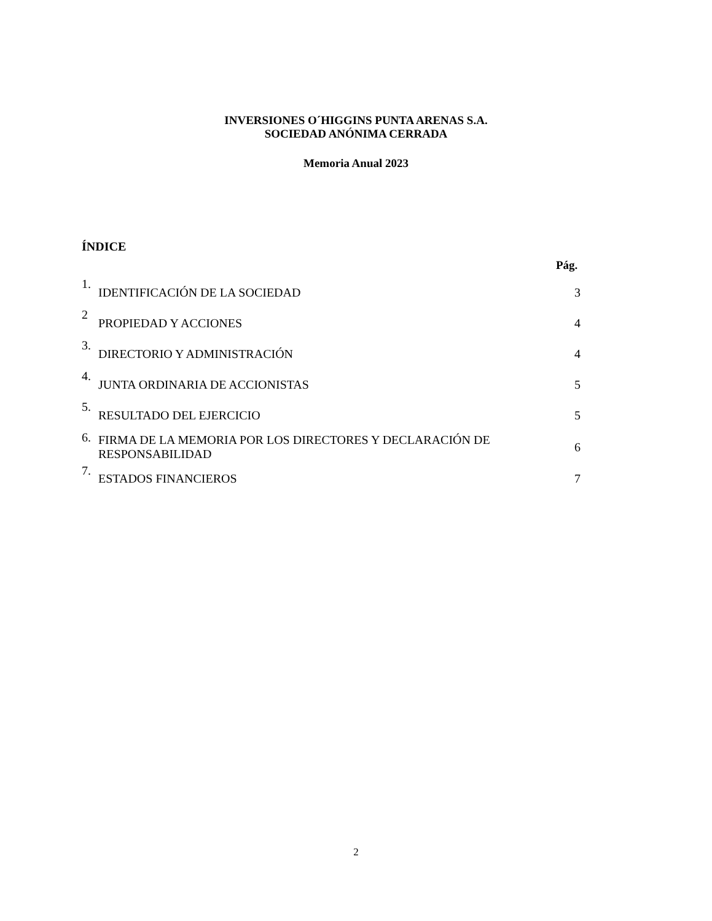INVERSIONES O´HIGGINS PUNTA ARENAS S.A.
SOCIEDAD ANÓNIMA CERRADA
Memoria Anual 2023
ÍNDICE
Pág.
| 1. | IDENTIFICACIÓN DE LA SOCIEDAD | 3 |
| 2 | PROPIEDAD Y ACCIONES | 4 |
| 3. | DIRECTORIO Y ADMINISTRACIÓN | 4 |
| 4. | JUNTA ORDINARIA DE ACCIONISTAS | 5 |
| 5. | RESULTADO DEL EJERCICIO | 5 |
| 6. | FIRMA DE LA MEMORIA POR LOS DIRECTORES Y DECLARACIÓN DE RESPONSABILIDAD | 6 |
| 7. | ESTADOS FINANCIEROS | 7 |
2